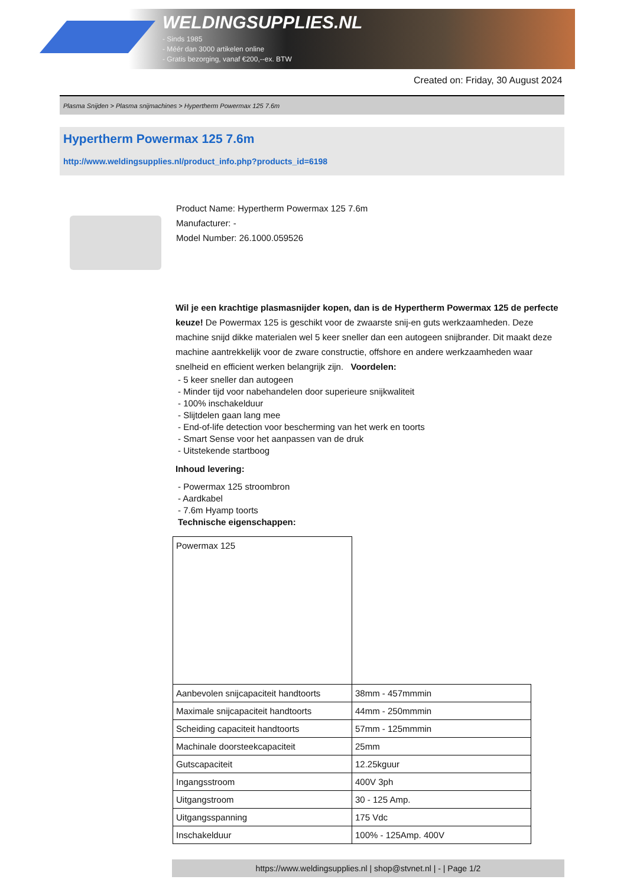WELDINGSUPPLIES.NL
- Sinds 1985
- Méér dan 3000 artikelen online
- Gratis bezorging, vanaf €200,--ex. BTW
Created on: Friday, 30 August 2024
Plasma Snijden > Plasma snijmachines > Hypertherm Powermax 125 7.6m
Hypertherm Powermax 125 7.6m
http://www.weldingsupplies.nl/product_info.php?products_id=6198
Product Name: Hypertherm Powermax 125 7.6m
Manufacturer: -
Model Number: 26.1000.059526
Wil je een krachtige plasmasnijder kopen, dan is de Hypertherm Powermax 125 de perfecte keuze! De Powermax 125 is geschikt voor de zwaarste snij-en guts werkzaamheden. Deze machine snijd dikke materialen wel 5 keer sneller dan een autogeen snijbrander. Dit maakt deze machine aantrekkelijk voor de zware constructie, offshore en andere werkzaamheden waar snelheid en efficient werken belangrijk zijn. Voordelen:
- 5 keer sneller dan autogeen
- Minder tijd voor nabehandelen door superieure snijkwaliteit
- 100% inschakelduur
- Slijtdelen gaan lang mee
- End-of-life detection voor bescherming van het werk en toorts
- Smart Sense voor het aanpassen van de druk
- Uitstekende startboog
Inhoud levering:
- Powermax 125 stroombron
- Aardkabel
- 7.6m Hyamp toorts
Technische eigenschappen:
| Powermax 125 | |
| Aanbevolen snijcapaciteit handtoorts | 38mm - 457mmmin |
| Maximale snijcapaciteit handtoorts | 44mm - 250mmmin |
| Scheiding capaciteit handtoorts | 57mm - 125mmmin |
| Machinale doorsteekcapaciteit | 25mm |
| Gutscapaciteit | 12.25kguur |
| Ingangsstroom | 400V 3ph |
| Uitgangstroom | 30 - 125 Amp. |
| Uitgangsspanning | 175 Vdc |
| Inschakelduur | 100% - 125Amp. 400V |
https://www.weldingsupplies.nl | shop@stvnet.nl | - | Page 1/2